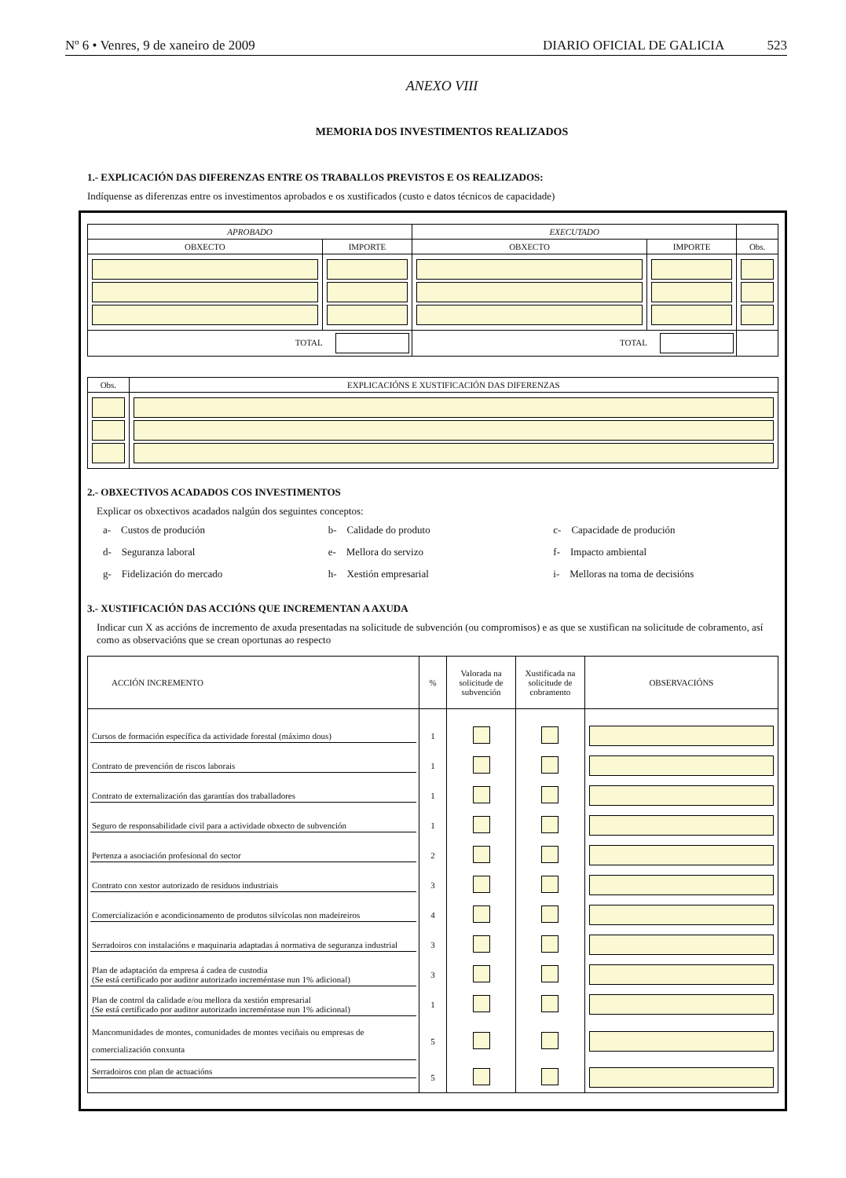Nº 6 • Venres, 9 de xaneiro de 2009 DIARIO OFICIAL DE GALICIA 523
ANEXO VIII
MEMORIA DOS INVESTIMENTOS REALIZADOS
1.- EXPLICACIÓN DAS DIFERENZAS ENTRE OS TRABALLOS PREVISTOS E OS REALIZADOS:
Indíquense as diferenzas entre os investimentos aprobados e os xustificados (custo e datos técnicos de capacidade)
| APROBADO | | EXECUTADO | | |
| --- | --- | --- | --- | --- |
| OBXECTO | IMPORTE | OBXECTO | IMPORTE | Obs. |
| TOTAL | | TOTAL | | |
| Obs. | EXPLICACIÓNS E XUSTIFICACIÓN DAS DIFERENZAS |
| --- | --- |
2.- OBXECTIVOS ACADADOS COS INVESTIMENTOS
Explicar os obxectivos acadados nalgún dos seguintes conceptos:
a- Custos de produción b- Calidade do produto c- Capacidade de produción d- Seguranza laboral e- Mellora do servizo f- Impacto ambiental g- Fidelización do mercado h- Xestión empresarial i- Melloras na toma de decisións
3.- XUSTIFICACIÓN DAS ACCIÓNS QUE INCREMENTAN A AXUDA
Indicar cun X as accións de incremento de axuda presentadas na solicitude de subvención (ou compromisos) e as que se xustifican na solicitude de cobramento, así como as observacións que se crean oportunas ao respecto
| ACCIÓN INCREMENTO | % | Valorada na solicitude de subvención | Xustificada na solicitude de cobramento | OBSERVACIÓNS |
| --- | --- | --- | --- | --- |
| Cursos de formación específica da actividade forestal (máximo dous) | 1 | | | |
| Contrato de prevención de riscos laborais | 1 | | | |
| Contrato de externalización das garantías dos traballadores | 1 | | | |
| Seguro de responsabilidade civil para a actividade obxecto de subvención | 1 | | | |
| Pertenza a asociación profesional do sector | 2 | | | |
| Contrato con xestor autorizado de residuos industriais | 3 | | | |
| Comercialización e acondicionamento de produtos silvícolas non madeireiros | 4 | | | |
| Serradoiros con instalacións e maquinaria adaptadas á normativa de seguranza industrial | 3 | | | |
| Plan de adaptación da empresa á cadea de custodia (Se está certificado por auditor autorizado increméntase nun 1% adicional) | 3 | | | |
| Plan de control da calidade e/ou mellora da xestión empresarial (Se está certificado por auditor autorizado increméntase nun 1% adicional) | 1 | | | |
| Mancomunidades de montes, comunidades de montes veciñais ou empresas de comercialización conxunta | 5 | | | |
| Serradoiros con plan de actuacións | 5 | | | |